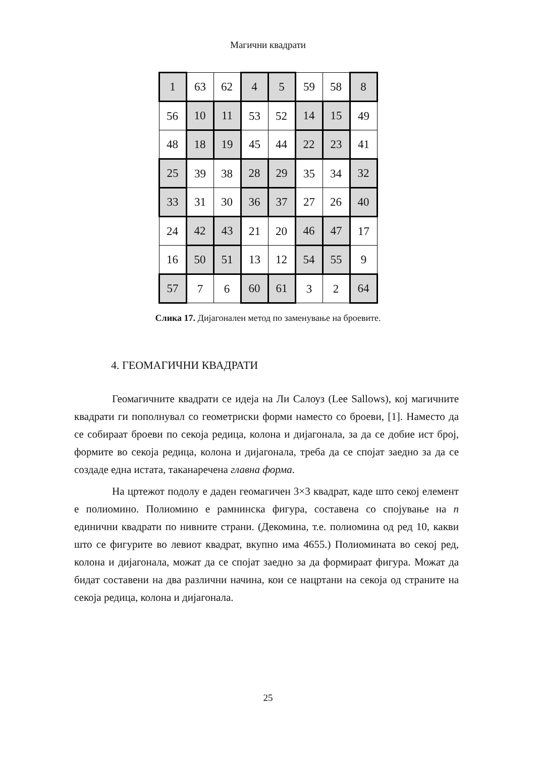Магични квадрати
| 1 | 63 | 62 | 4 | 5 | 59 | 58 | 8 |
| 56 | 10 | 11 | 53 | 52 | 14 | 15 | 49 |
| 48 | 18 | 19 | 45 | 44 | 22 | 23 | 41 |
| 25 | 39 | 38 | 28 | 29 | 35 | 34 | 32 |
| 33 | 31 | 30 | 36 | 37 | 27 | 26 | 40 |
| 24 | 42 | 43 | 21 | 20 | 46 | 47 | 17 |
| 16 | 50 | 51 | 13 | 12 | 54 | 55 | 9 |
| 57 | 7 | 6 | 60 | 61 | 3 | 2 | 64 |
Слика 17. Дијагонален метод по заменување на броевите.
4. ГЕОМАГИЧНИ КВАДРАТИ
Геомагичните квадрати се идеја на Ли Салоуз (Lee Sallows), кој магичните квадрати ги пополнувал со геометриски форми наместо со броеви, [1]. Наместо да се собираат броеви по секоја редица, колона и дијагонала, за да се добие ист број, формите во секоја редица, колона и дијагонала, треба да се спојат заедно за да се создаде една истата, таканаречена главна форма.
На цртежот подолу е даден геомагичен 3×3 квадрат, каде што секој елемент е полиомино. Полиомино е рамнинска фигура, составена со спојување на n единични квадрати по нивните страни. (Декомина, т.е. полиомина од ред 10, какви што се фигурите во левиот квадрат, вкупно има 4655.) Полиомината во секој ред, колона и дијагонала, можат да се спојат заедно за да формираат фигура. Можат да бидат составени на два различни начина, кои се нацртани на секоја од страните на секоја редица, колона и дијагонала.
25